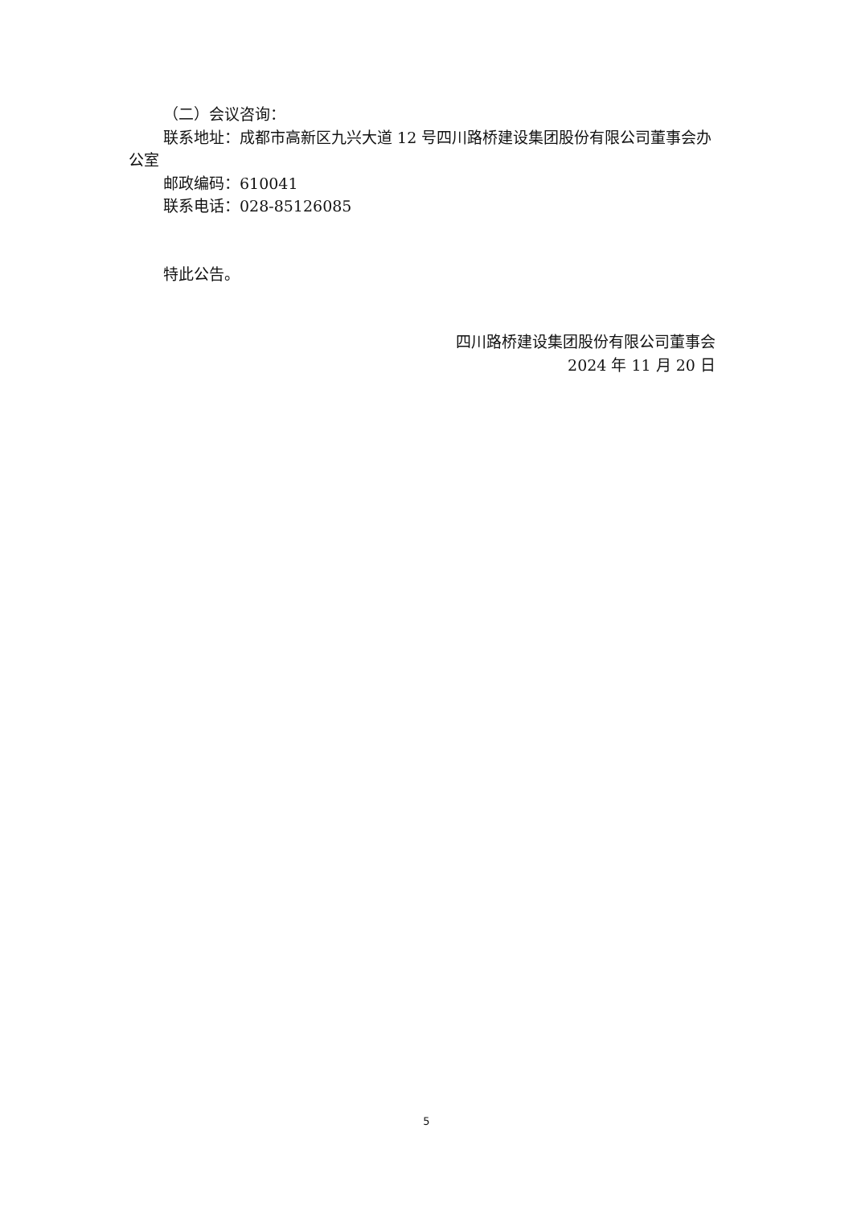（二）会议咨询：
联系地址：成都市高新区九兴大道 12 号四川路桥建设集团股份有限公司董事会办公室
邮政编码：610041
联系电话：028-85126085
特此公告。
四川路桥建设集团股份有限公司董事会
2024 年 11 月 20 日
5